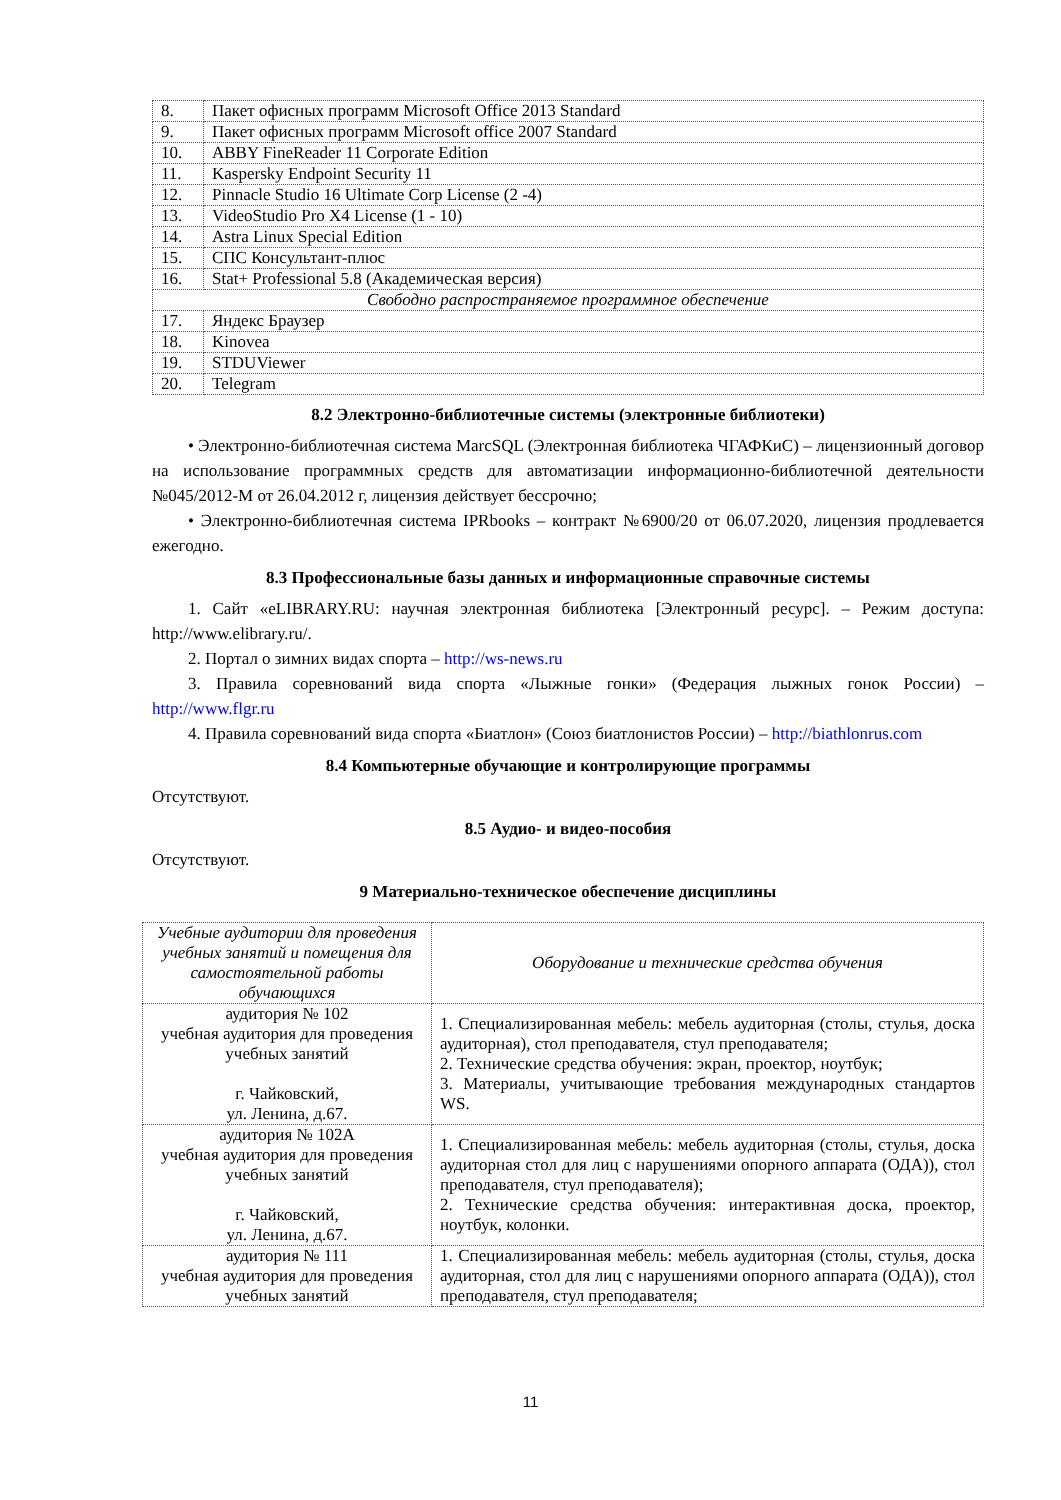| 8. | Пакет офисных программ Microsoft Office 2013 Standard |
| 9. | Пакет офисных программ Microsoft office 2007 Standard |
| 10. | ABBY FineReader 11 Corporate Edition |
| 11. | Kaspersky Endpoint Security 11 |
| 12. | Pinnacle Studio 16 Ultimate Corp License (2 -4) |
| 13. | VideoStudio Pro X4 License (1 - 10) |
| 14. | Astra Linux Special Edition |
| 15. | СПС Консультант-плюс |
| 16. | Stat+ Professional 5.8 (Академическая версия) |
| Свободно распространяемое программное обеспечение | |
| 17. | Яндекс Браузер |
| 18. | Kinovea |
| 19. | STDUViewer |
| 20. | Telegram |
8.2 Электронно-библиотечные системы (электронные библиотеки)
• Электронно-библиотечная система MarcSQL (Электронная библиотека ЧГАФКиС) – лицензионный договор на использование программных средств для автоматизации информационно-библиотечной деятельности №045/2012-М от 26.04.2012 г, лицензия действует бессрочно;
• Электронно-библиотечная система IPRbooks – контракт №6900/20 от 06.07.2020, лицензия продлевается ежегодно.
8.3 Профессиональные базы данных и информационные справочные системы
1. Сайт «eLIBRARY.RU: научная электронная библиотека [Электронный ресурс]. – Режим доступа: http://www.elibrary.ru/.
2. Портал о зимних видах спорта – http://ws-news.ru
3. Правила соревнований вида спорта «Лыжные гонки» (Федерация лыжных гонок России) – http://www.flgr.ru
4. Правила соревнований вида спорта «Биатлон» (Союз биатлонистов России) – http://biathlonrus.com
8.4 Компьютерные обучающие и контролирующие программы
Отсутствуют.
8.5 Аудио- и видео-пособия
Отсутствуют.
9 Материально-техническое обеспечение дисциплины
| Учебные аудитории для проведения учебных занятий и помещения для самостоятельной работы обучающихся | Оборудование и технические средства обучения |
| --- | --- |
| аудитория № 102 учебная аудитория для проведения учебных занятий г. Чайковский, ул. Ленина, д.67. | 1. Специализированная мебель: мебель аудиторная (столы, стулья, доска аудиторная), стол преподавателя, стул преподавателя; 2. Технические средства обучения: экран, проектор, ноутбук; 3. Материалы, учитывающие требования международных стандартов WS. |
| аудитория № 102А учебная аудитория для проведения учебных занятий г. Чайковский, ул. Ленина, д.67. | 1. Специализированная мебель: мебель аудиторная (столы, стулья, доска аудиторная стол для лиц с нарушениями опорного аппарата (ОДА)), стол преподавателя, стул преподавателя); 2. Технические средства обучения: интерактивная доска, проектор, ноутбук, колонки. |
| аудитория № 111 учебная аудитория для проведения учебных занятий | 1. Специализированная мебель: мебель аудиторная (столы, стулья, доска аудиторная, стол для лиц с нарушениями опорного аппарата (ОДА)), стол преподавателя, стул преподавателя; |
11